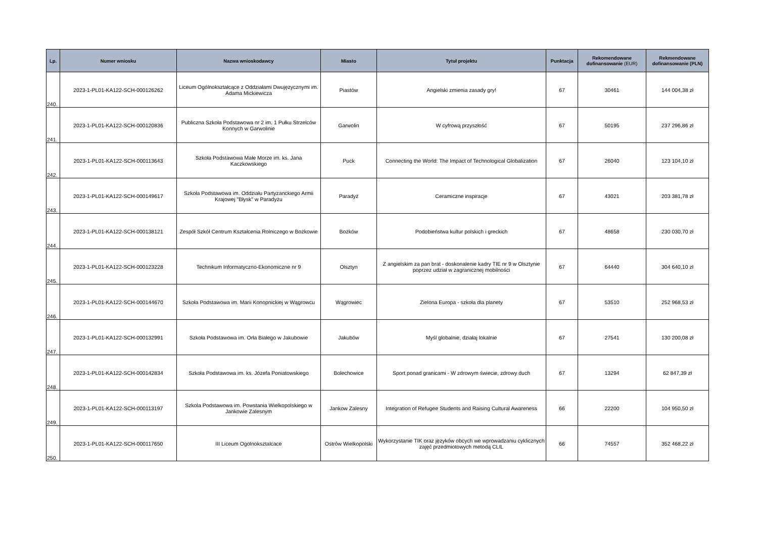| Lp. | Numer wniosku | Nazwa wnioskodawcy | Miasto | Tytuł projektu | Punktacja | Rekomendowane dofinansowanie (EUR) | Rekmendowane dofinansowanie (PLN) |
| --- | --- | --- | --- | --- | --- | --- | --- |
| 240. | 2023-1-PL01-KA122-SCH-000126262 | Liceum Ogólnokształcące z Oddziałami Dwujęzycznymi im. Adama Mickiewicza | Piastów | Angielski zmienia zasady gry! | 67 | 30461 | 144 004,38 zł |
| 241. | 2023-1-PL01-KA122-SCH-000120836 | Publiczna Szkoła Podstawowa nr 2 im. 1 Pułku Strzelców Konnych w Garwolinie | Garwolin | W cyfrową przyszłość | 67 | 50195 | 237 296,86 zł |
| 242. | 2023-1-PL01-KA122-SCH-000113643 | Szkoła Podstawowa Małe Morze im. ks. Jana Kaczkowskiego | Puck | Connecting the World: The Impact of Technological Globalization | 67 | 26040 | 123 104,10 zł |
| 243. | 2023-1-PL01-KA122-SCH-000149617 | Szkoła Podstawowa im. Oddziału Partyzanckiego Armii Krajowej "Błysk" w Paradyżu | Paradyż | Ceramiczne inspiracje | 67 | 43021 | 203 381,78 zł |
| 244. | 2023-1-PL01-KA122-SCH-000138121 | Zespół Szkół Centrum Kształcenia Rolniczego w Bożkowie | Bożków | Podobieństwa kultur polskich i greckich | 67 | 48658 | 230 030,70 zł |
| 245. | 2023-1-PL01-KA122-SCH-000123228 | Technikum Informatyczno-Ekonomiczne nr 9 | Olsztyn | Z angielskim za pan brat - doskonalenie kadry TIE nr 9 w Olsztynie poprzez udział w zagranicznej mobilności | 67 | 64440 | 304 640,10 zł |
| 246. | 2023-1-PL01-KA122-SCH-000144670 | Szkoła Podstawowa im. Marii Konopnickiej w Wągrowcu | Wągrowiec | Zielona Europa - szkoła dla planety | 67 | 53510 | 252 968,53 zł |
| 247. | 2023-1-PL01-KA122-SCH-000132991 | Szkoła Podstawowa im. Orła Białego w Jakubowie | Jakubów | Myśl globalnie, działaj lokalnie | 67 | 27541 | 130 200,08 zł |
| 248. | 2023-1-PL01-KA122-SCH-000142834 | Szkoła Podstawowa im. ks. Józefa Poniatowskiego | Bolechowice | Sport ponad granicami - W zdrowym świecie, zdrowy duch | 67 | 13294 | 62 847,39 zł |
| 249. | 2023-1-PL01-KA122-SCH-000113197 | Szkola Podstawowa im. Powstania Wielkopolskiego w Jankowie Zalesnym | Jankow Zalesny | Integration of Refugee Students and Raising Cultural Awareness | 66 | 22200 | 104 950,50 zł |
| 250. | 2023-1-PL01-KA122-SCH-000117650 | III Liceum Ogolnoksztalcace | Ostrów Wielkopolski | Wykorzystanie TIK oraz języków obcych we wprowadzaniu cyklicznych zajęć przedmiotowych metodą CLIL | 66 | 74557 | 352 468,22 zł |